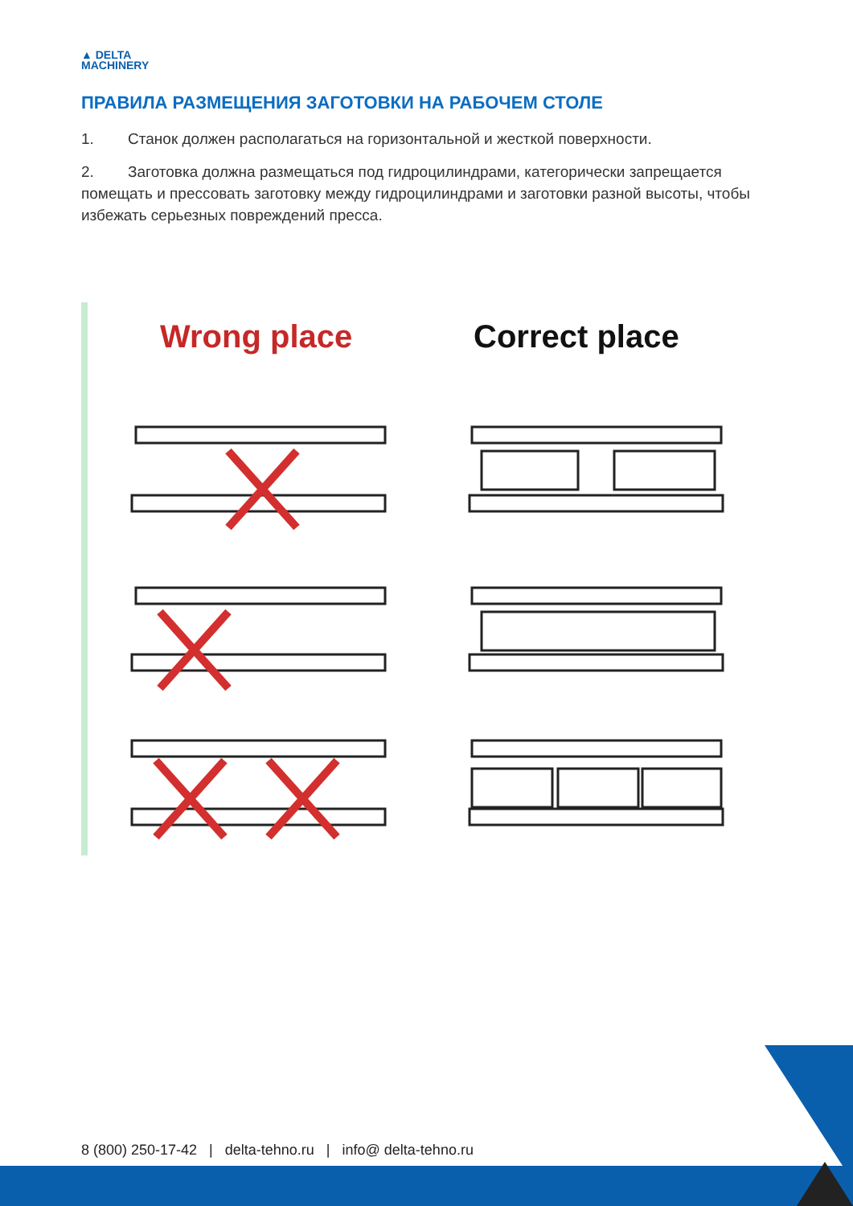▲ DELTA
MACHINERY
ПРАВИЛА РАЗМЕЩЕНИЯ ЗАГОТОВКИ НА РАБОЧЕМ СТОЛЕ
1. Станок должен располагаться на горизонтальной и жесткой поверхности.
2. Заготовка должна размещаться под гидроцилиндрами, категорически запрещается помещать и прессовать заготовку между гидроцилиндрами и заготовки разной высоты, чтобы избежать серьезных повреждений пресса.
Wrong place Correct place
8 (800) 250-17-42 | delta-tehno.ru | info@ delta-tehno.ru